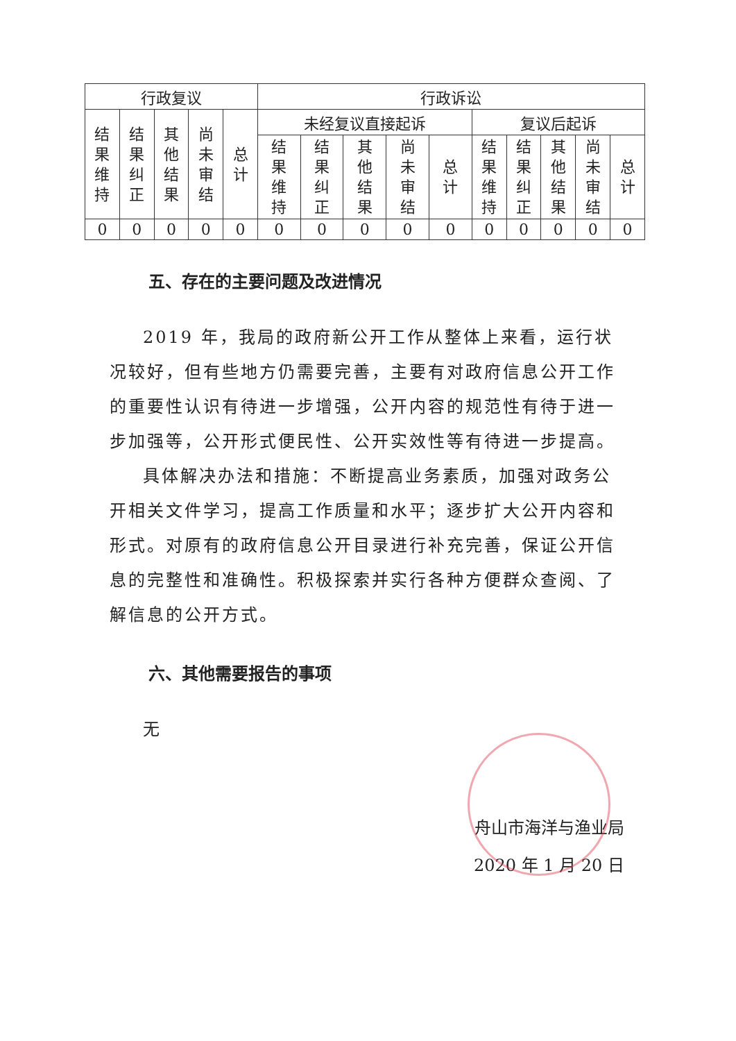| 行政复议 | | | | | 行政诉讼 | | | | | | | | | |
| --- | --- | --- | --- | --- | --- | --- | --- | --- | --- | --- | --- | --- | --- | --- |
| 结果维持 | 结果纠正 | 其他结果 | 尚未审结 | 总计 | 未经复议直接起诉 | | | | | 复议后起诉 | | | | |
| | | | | | 结果维持 | 结果纠正 | 其他结果 | 尚未审结 | 总计 | 结果维持 | 结果纠正 | 其他结果 | 尚未审结 | 总计 |
| 0 | 0 | 0 | 0 | 0 | 0 | 0 | 0 | 0 | 0 | 0 | 0 | 0 | 0 | 0 |
五、存在的主要问题及改进情况
2019 年，我局的政府新公开工作从整体上来看，运行状况较好，但有些地方仍需要完善，主要有对政府信息公开工作的重要性认识有待进一步增强，公开内容的规范性有待于进一步加强等，公开形式便民性、公开实效性等有待进一步提高。
具体解决办法和措施：不断提高业务素质，加强对政务公开相关文件学习，提高工作质量和水平；逐步扩大公开内容和形式。对原有的政府信息公开目录进行补充完善，保证公开信息的完整性和准确性。积极探索并实行各种方便群众查阅、了解信息的公开方式。
六、其他需要报告的事项
无
舟山市海洋与渔业局
2020 年 1 月 20 日